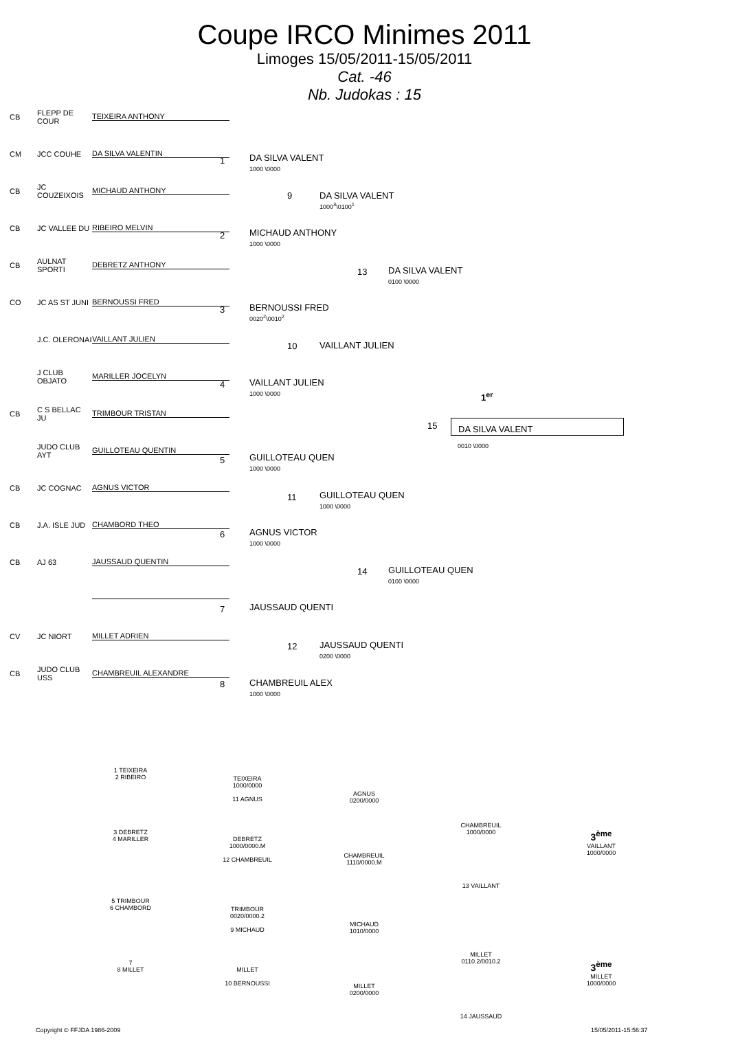Coupe IRCO Minimes 2011
Limoges 15/05/2011-15/05/2011
Cat. -46
Nb. Judokas : 15
CB FLEPP DE COUR TEIXEIRA ANTHONY
CM JCC COUHE DA SILVA VALENTIN
CB JC COUZEIXOIS MICHAUD ANTHONY
CB JC VALLEE DU RIBEIRO MELVIN
CB AULNAT SPORTI DEBRETZ ANTHONY
CO JC AS ST JUNI BERNOUSSI FRED
J.C. OLERONAI VAILLANT JULIEN
J CLUB OBJATO MARILLER JOCELYN
CB C S BELLAC JU TRIMBOUR TRISTAN
JUDO CLUB AYT GUILLOTEAU QUENTIN
CB JC COGNAC AGNUS VICTOR
CB J.A. ISLE JUD CHAMBORD THEO
CB AJ 63 JAUSSAUD QUENTIN
CV JC NIORT MILLET ADRIEN
CB JUDO CLUB USS CHAMBREUIL ALEXANDRE
1
DA SILVA VALENT
1000 \0000
2
MICHAUD ANTHONY
1000 \0000
3
BERNOUSSI FRED
0020<sup>2</sup>\0010<sup>2</sup>
4
VAILLANT JULIEN
1000 \0000
5
GUILLOTEAU QUEN
1000 \0000
6
AGNUS VICTOR
1000 \0000
7 JAUSSAUD QUENTI
8
CHAMBREUIL ALEX
1000 \0000
9
DA SILVA VALENT
1000<sup>3</sup>\0100<sup>1</sup>
10 VAILLANT JULIEN
11
GUILLOTEAU QUEN
1000 \0000
12
JAUSSAUD QUENTI
0200 \0000
13
DA SILVA VALENT
0100 \0000
14
GUILLOTEAU QUEN
0100 \0000
15
1<sup>er</sup>
DA SILVA VALENT
0010 \0000
1 TEIXEIRA
2 RIBEIRO
TEIXEIRA
1000/0000
11 AGNUS
AGNUS
0200/0000
3 DEBRETZ
4 MARILLER
DEBRETZ
1000/0000.M
12 CHAMBREUIL
CHAMBREUIL
1110/0000.M
CHAMBREUIL
1000/0000
13 VAILLANT
3<sup>ème</sup>
VAILLANT
1000/0000
5 TRIMBOUR
6 CHAMBORD
TRIMBOUR
0020/0000.2
9 MICHAUD
MICHAUD
1010/0000
7
8 MILLET
MILLET
10 BERNOUSSI
MILLET
0200/0000
MILLET
0110.2/0010.2
14 JAUSSAUD
3<sup>ème</sup>
MILLET
1000/0000
Copyright © FFJDA 1986-2009 15/05/2011-15:56:37